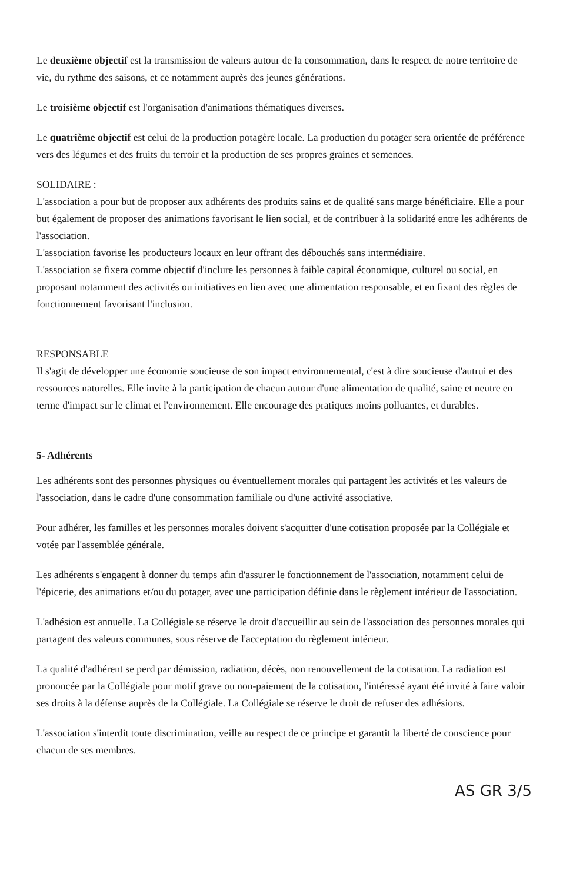Le deuxième objectif est la transmission de valeurs autour de la consommation, dans le respect de notre territoire de vie, du rythme des saisons, et ce notamment auprès des jeunes générations.
Le troisième objectif est l'organisation d'animations thématiques diverses.
Le quatrième objectif est celui de la production potagère locale. La production du potager sera orientée de préférence vers des légumes et des fruits du terroir et la production de ses propres graines et semences.
SOLIDAIRE :
L'association a pour but de proposer aux adhérents des produits sains et de qualité sans marge bénéficiaire. Elle a pour but également de proposer des animations favorisant le lien social, et de contribuer à la solidarité entre les adhérents de l'association.
L'association favorise les producteurs locaux en leur offrant des débouchés sans intermédiaire.
L'association se fixera comme objectif d'inclure les personnes à faible capital économique, culturel ou social, en proposant notamment des activités ou initiatives en lien avec une alimentation responsable, et en fixant des règles de fonctionnement favorisant l'inclusion.
RESPONSABLE
Il s'agit de développer une économie soucieuse de son impact environnemental, c'est à dire soucieuse d'autrui et des ressources naturelles. Elle invite à la participation de chacun autour d'une alimentation de qualité, saine et neutre en terme d'impact sur le climat et l'environnement. Elle encourage des pratiques moins polluantes, et durables.
5- Adhérents
Les adhérents sont des personnes physiques ou éventuellement morales qui partagent les activités et les valeurs de l'association, dans le cadre d'une consommation familiale ou d'une activité associative.
Pour adhérer, les familles et les personnes morales doivent s'acquitter d'une cotisation proposée par la Collégiale et votée par l'assemblée générale.
Les adhérents s'engagent à donner du temps afin d'assurer le fonctionnement de l'association, notamment celui de l'épicerie, des animations et/ou du potager, avec une participation définie dans le règlement intérieur de l'association.
L'adhésion est annuelle. La Collégiale se réserve le droit d'accueillir au sein de l'association des personnes morales qui partagent des valeurs communes, sous réserve de l'acceptation du règlement intérieur.
La qualité d'adhérent se perd par démission, radiation, décès, non renouvellement de la cotisation. La radiation est prononcée par la Collégiale pour motif grave ou non-paiement de la cotisation, l'intéressé ayant été invité à faire valoir ses droits à la défense auprès de la Collégiale. La Collégiale se réserve le droit de refuser des adhésions.
L'association s'interdit toute discrimination, veille au respect de ce principe et garantit la liberté de conscience pour chacun de ses membres.
AS GR 3/5